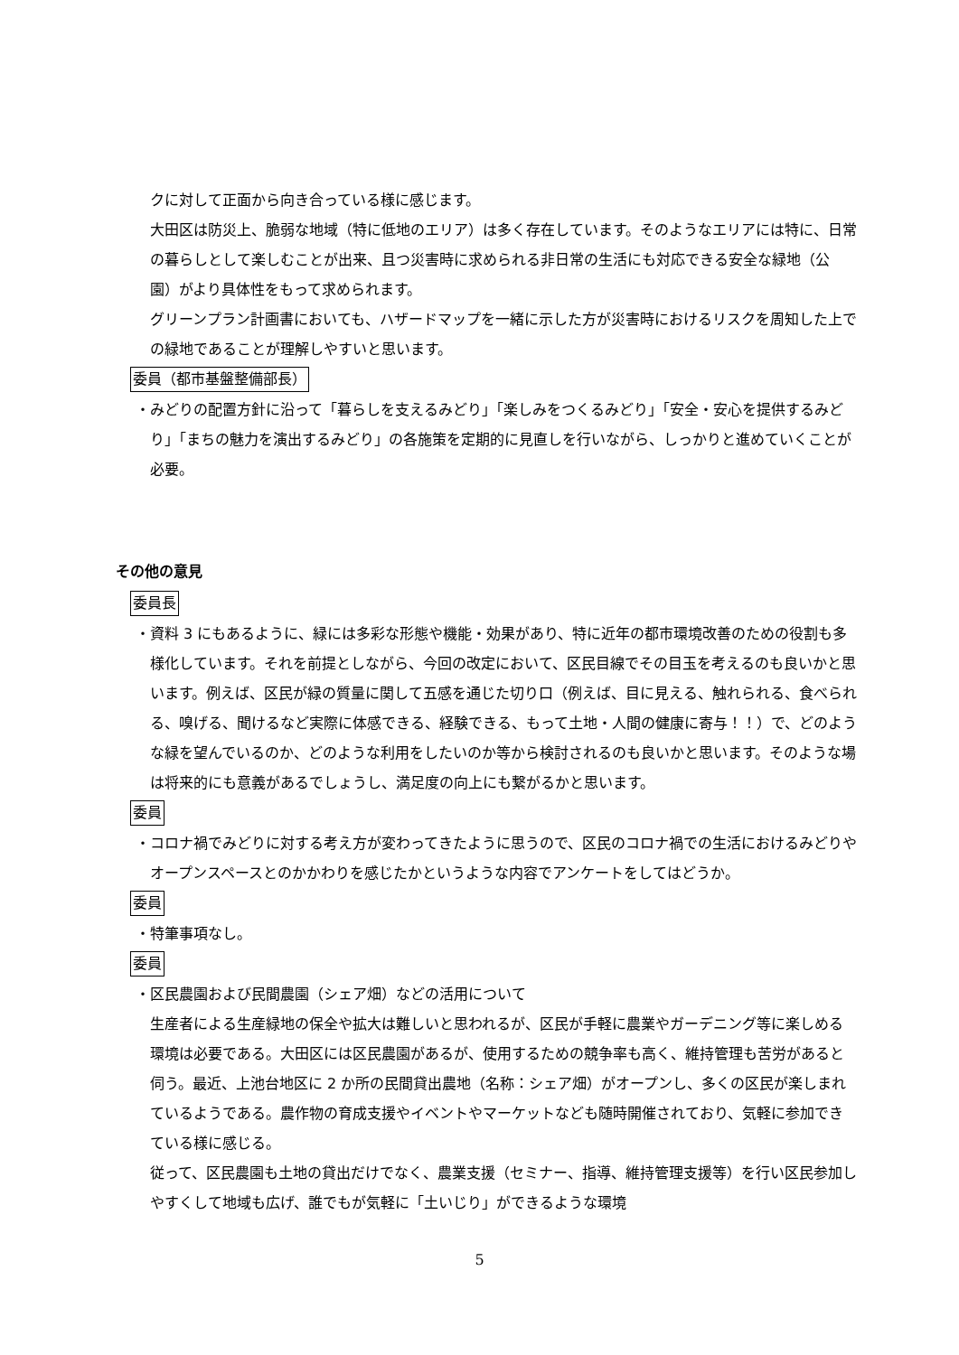クに対して正面から向き合っている様に感じます。
大田区は防災上、脆弱な地域（特に低地のエリア）は多く存在しています。そのようなエリアには特に、日常の暮らしとして楽しむことが出来、且つ災害時に求められる非日常の生活にも対応できる安全な緑地（公園）がより具体性をもって求められます。
グリーンプラン計画書においても、ハザードマップを一緒に示した方が災害時におけるリスクを周知した上での緑地であることが理解しやすいと思います。
委員（都市基盤整備部長）
・みどりの配置方針に沿って「暮らしを支えるみどり」「楽しみをつくるみどり」「安全・安心を提供するみどり」「まちの魅力を演出するみどり」の各施策を定期的に見直しを行いながら、しっかりと進めていくことが必要。
その他の意見
委員長
・資料 3 にもあるように、緑には多彩な形態や機能・効果があり、特に近年の都市環境改善のための役割も多様化しています。それを前提としながら、今回の改定において、区民目線でその目玉を考えるのも良いかと思います。例えば、区民が緑の質量に関して五感を通じた切り口（例えば、目に見える、触れられる、食べられる、嗅げる、聞けるなど実際に体感できる、経験できる、もって土地・人間の健康に寄与！！）で、どのような緑を望んでいるのか、どのような利用をしたいのか等から検討されるのも良いかと思います。そのような場は将来的にも意義があるでしょうし、満足度の向上にも繋がるかと思います。
委員
・コロナ禍でみどりに対する考え方が変わってきたように思うので、区民のコロナ禍での生活におけるみどりやオープンスペースとのかかわりを感じたかというような内容でアンケートをしてはどうか。
委員
・特筆事項なし。
委員
・区民農園および民間農園（シェア畑）などの活用について
生産者による生産緑地の保全や拡大は難しいと思われるが、区民が手軽に農業やガーデニング等に楽しめる環境は必要である。大田区には区民農園があるが、使用するための競争率も高く、維持管理も苦労があると伺う。最近、上池台地区に 2 か所の民間貸出農地（名称：シェア畑）がオープンし、多くの区民が楽しまれているようである。農作物の育成支援やイベントやマーケットなども随時開催されており、気軽に参加できている様に感じる。
従って、区民農園も土地の貸出だけでなく、農業支援（セミナー、指導、維持管理支援等）を行い区民参加しやすくして地域も広げ、誰でもが気軽に「土いじり」ができるような環境
5